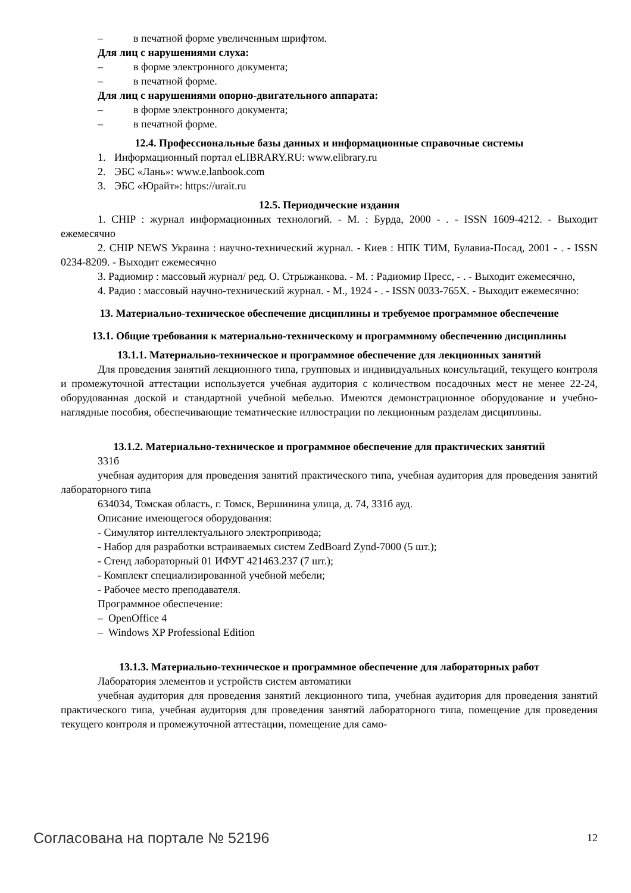– в печатной форме увеличенным шрифтом.
Для лиц с нарушениями слуха:
– в форме электронного документа;
– в печатной форме.
Для лиц с нарушениями опорно-двигательного аппарата:
– в форме электронного документа;
– в печатной форме.
12.4. Профессиональные базы данных и информационные справочные системы
1. Информационный портал eLIBRARY.RU: www.elibrary.ru
2. ЭБС «Лань»: www.e.lanbook.com
3. ЭБС «Юрайт»: https://urait.ru
12.5. Периодические издания
1. CHIP : журнал информационных технологий. - М. : Бурда, 2000 - . - ISSN 1609-4212. - Выходит ежемесячно
2. CHIP NEWS Украина : научно-технический журнал. - Киев : НПК ТИМ, Булавиа-Посад, 2001 - . - ISSN 0234-8209. - Выходит ежемесячно
3. Радиомир : массовый журнал/ ред. О. Стрыжанкова. - М. : Радиомир Пресс, - . - Выходит ежемесячно,
4. Радио : массовый научно-технический журнал. - М., 1924 - . - ISSN 0033-765X. - Выходит ежемесячно:
13. Материально-техническое обеспечение дисциплины и требуемое программное обеспечение
13.1. Общие требования к материально-техническому и программному обеспечению дисциплины
13.1.1. Материально-техническое и программное обеспечение для лекционных занятий
Для проведения занятий лекционного типа, групповых и индивидуальных консультаций, текущего контроля и промежуточной аттестации используется учебная аудитория с количеством посадочных мест не менее 22-24, оборудованная доской и стандартной учебной мебелью. Имеются демонстрационное оборудование и учебно-наглядные пособия, обеспечивающие тематические иллюстрации по лекционным разделам дисциплины.
13.1.2. Материально-техническое и программное обеспечение для практических занятий
331б
учебная аудитория для проведения занятий практического типа, учебная аудитория для проведения занятий лабораторного типа
634034, Томская область, г. Томск, Вершинина улица, д. 74, 331б ауд.
Описание имеющегося оборудования:
- Симулятор интеллектуального электропривода;
- Набор для разработки встраиваемых систем ZedBoard Zynd-7000 (5 шт.);
- Стенд лабораторный 01 ИФУГ 421463.237 (7 шт.);
- Комплект специализированной учебной мебели;
- Рабочее место преподавателя.
Программное обеспечение:
– OpenOffice 4
– Windows XP Professional Edition
13.1.3. Материально-техническое и программное обеспечение для лабораторных работ
Лаборатория элементов и устройств систем автоматики
учебная аудитория для проведения занятий лекционного типа, учебная аудитория для проведения занятий практического типа, учебная аудитория для проведения занятий лабораторного типа, помещение для проведения текущего контроля и промежуточной аттестации, помещение для само-
Согласована на портале № 52196 12